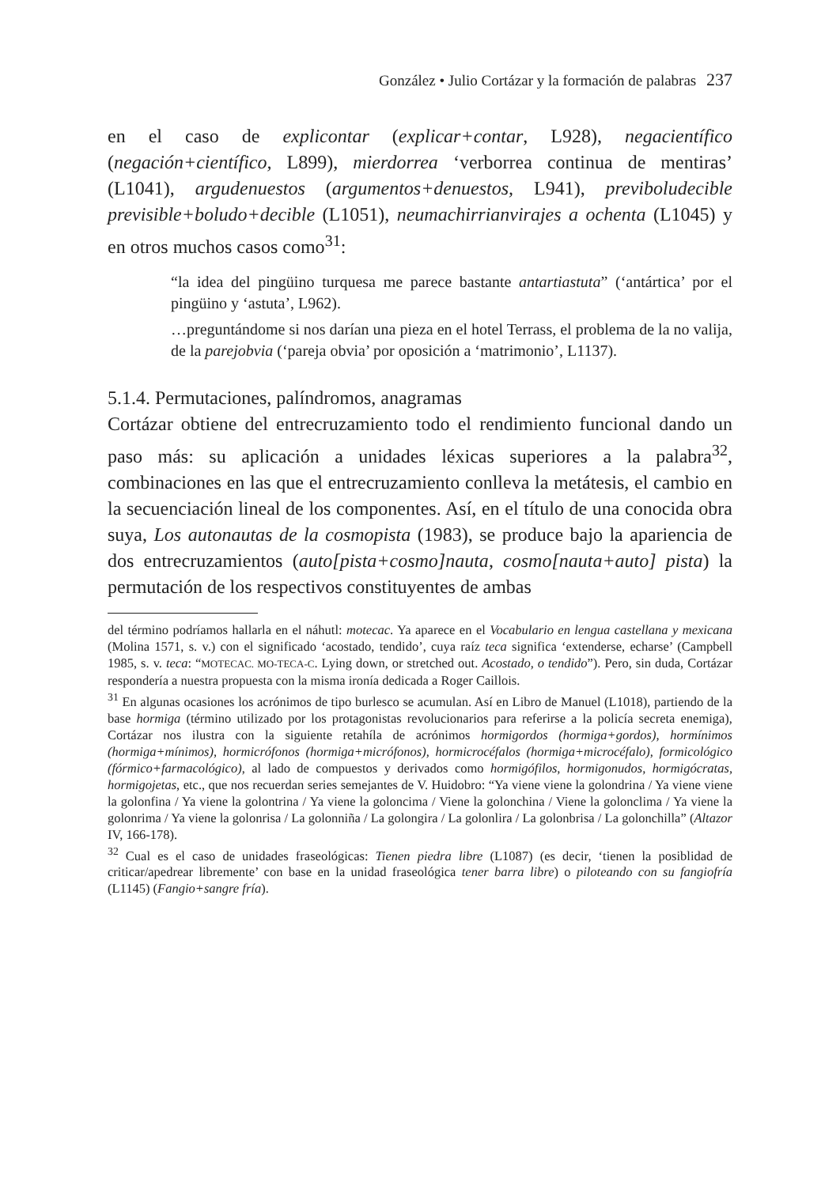González • Julio Cortázar y la formación de palabras 237
en el caso de explicontar (explicar+contar, L928), negacientífico (negación+científico, L899), mierdorrea ‘verborrea continua de mentiras’ (L1041), argudenuestos (argumentos+denuestos, L941), previboludecible previsible+boludo+decible (L1051), neumachirrianvirajes a ochenta (L1045) y en otros muchos casos como<sup>31</sup>:
“la idea del pingüino turquesa me parece bastante antartiastuta” (‘antártica’ por el pingüino y ‘astuta’, L962).
…preguntándome si nos darían una pieza en el hotel Terrass, el problema de la no valija, de la parejobvia (‘pareja obvia’ por oposición a ‘matrimonio’, L1137).
5.1.4. Permutaciones, palíndromos, anagramas
Cortázar obtiene del entrecruzamiento todo el rendimiento funcional dando un paso más: su aplicación a unidades léxicas superiores a la palabra<sup>32</sup>, combinaciones en las que el entrecruzamiento conlleva la metátesis, el cambio en la secuenciación lineal de los componentes. Así, en el título de una conocida obra suya, Los autonautas de la cosmopista (1983), se produce bajo la apariencia de dos entrecruzamientos (auto[pista+cosmo]nauta, cosmo[nauta+auto] pista) la permutación de los respectivos constituyentes de ambas
del término podríamos hallarla en el náhutl: motecac. Ya aparece en el Vocabulario en lengua castellana y mexicana (Molina 1571, s. v.) con el significado ‘acostado, tendido’, cuya raíz teca significa ‘extenderse, echarse’ (Campbell 1985, s. v. teca: “MOTECAC. MO-TECA-C. Lying down, or stretched out. Acostado, o tendido”). Pero, sin duda, Cortázar respondería a nuestra propuesta con la misma ironía dedicada a Roger Caillois.
<sup>31</sup> En algunas ocasiones los acrónimos de tipo burlesco se acumulan. Así en Libro de Manuel (L1018), partiendo de la base hormiga (término utilizado por los protagonistas revolucionarios para referirse a la policía secreta enemiga), Cortázar nos ilustra con la siguiente retahíla de acrónimos hormigordos (hormiga+gordos), hormínimos (hormiga+mínimos), hormicrófonos (hormiga+micrófonos), hormicrocéfalos (hormiga+microcéfalo), formicológico (fórmico+farmacológico), al lado de compuestos y derivados como hormigófilos, hormigonudos, hormigócratas, hormigojetas, etc., que nos recuerdan series semejantes de V. Huidobro: “Ya viene viene la golondrina / Ya viene viene la golonfina / Ya viene la golontrina / Ya viene la goloncima / Viene la golonchina / Viene la golonclima / Ya viene la golonrima / Ya viene la golonrisa / La golonniña / La golongira / La golonlira / La golonbrisa / La golonchilla” (Altazor IV, 166-178).
<sup>32</sup> Cual es el caso de unidades fraseológicas: Tienen piedra libre (L1087) (es decir, ‘tienen la posiblidad de criticar/apedrear libremente’ con base en la unidad fraseológica tener barra libre) o piloteando con su fangiofría (L1145) (Fangio+sangre fría).